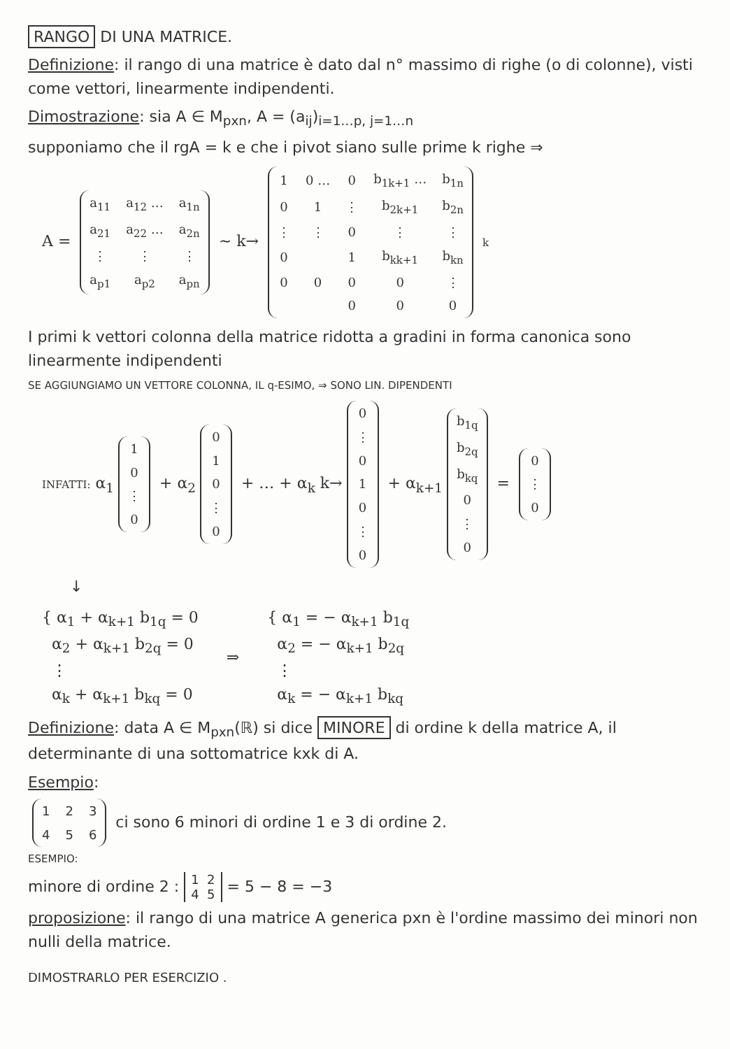RANGO DI UNA MATRICE.
Definizione: il rango di una matrice è dato dal n° massimo di righe (o di colonne), visti come vettori, linearmente indipendenti.
Dimostrazione: sia A ∈ M<sub>pxn</sub>, A = (a<sub>ij</sub>)<sub>i=1…p, j=1…n</sub>
supponiamo che il rgA = k e che i pivot siano sulle prime k righe ⇒
A =
| a<sub>11</sub> | a<sub>12</sub> … | a<sub>1n</sub> |
| a<sub>21</sub> | a<sub>22</sub> … | a<sub>2n</sub> |
| ⋮ | ⋮ | ⋮ |
| a<sub>p1</sub> | a<sub>p2</sub> | a<sub>pn</sub> |
∼ k→
| 1 | 0 … | 0 | b<sub>1k+1</sub> … | b<sub>1n</sub> |
| 0 | 1 | ⋮ | b<sub>2k+1</sub> | b<sub>2n</sub> |
| ⋮ | ⋮ | 0 | ⋮ | ⋮ |
| 0 | | 1 | b<sub>kk+1</sub> | b<sub>kn</sub> |
| 0 | 0 | 0 | 0 | ⋮ |
| | | 0 | 0 | 0 |
k
I primi k vettori colonna della matrice ridotta a gradini in forma canonica sono linearmente indipendenti
SE AGGIUNGIAMO UN VETTORE COLONNA, IL q-ESIMO, ⇒ SONO LIN. DIPENDENTI
INFATTI: α<sub>1</sub>
| 1 |
| 0 |
| ⋮ |
| 0 |
+ α<sub>2</sub>
| 0 |
| 1 |
| 0 |
| ⋮ |
| 0 |
+ … + α<sub>k</sub> k→
| 0 |
| ⋮ |
| 0 |
| 1 |
| 0 |
| ⋮ |
| 0 |
+ α<sub>k+1</sub>
| b<sub>1q</sub> |
| b<sub>2q</sub> |
| b<sub>kq</sub> |
| 0 |
| ⋮ |
| 0 |
=
| 0 |
| ⋮ |
| 0 |
↓
{ α<sub>1</sub> + α<sub>k+1</sub> b<sub>1q</sub> = 0
α<sub>2</sub> + α<sub>k+1</sub> b<sub>2q</sub> = 0
⋮
α<sub>k</sub> + α<sub>k+1</sub> b<sub>kq</sub> = 0
⇒
{ α<sub>1</sub> = − α<sub>k+1</sub> b<sub>1q</sub>
α<sub>2</sub> = − α<sub>k+1</sub> b<sub>2q</sub>
⋮
α<sub>k</sub> = − α<sub>k+1</sub> b<sub>kq</sub>
Definizione: data A ∈ M<sub>pxn</sub>(ℝ) si dice MINORE di ordine k della matrice A, il determinante di una sottomatrice kxk di A.
Esempio:
| 1 | 2 | 3 |
| 4 | 5 | 6 |
ci sono 6 minori di ordine 1 e 3 di ordine 2.
ESEMPIO:
minore di ordine 2 : 1 2
4 5 = 5 − 8 = −3
proposizione: il rango di una matrice A generica pxn è l'ordine massimo dei minori non nulli della matrice.
DIMOSTRARLO PER ESERCIZIO .